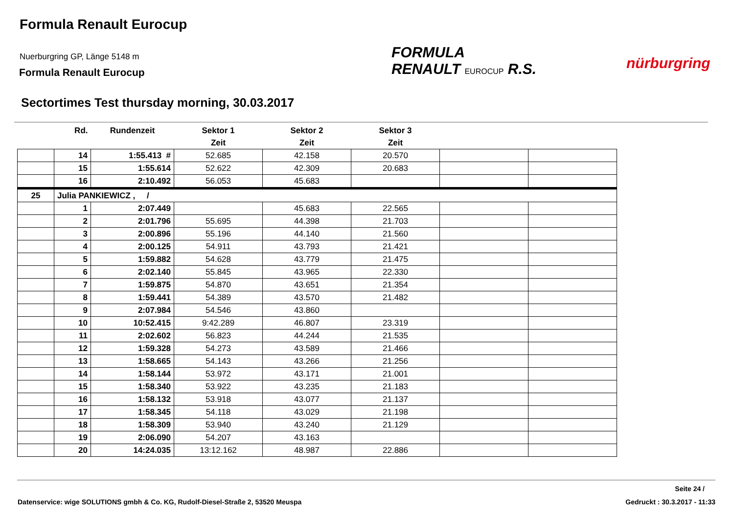Formula Renault Eurocup
Nuerburgring GP, Länge 5148 m
Formula Renault Eurocup
FORMULA
RENAULT EUROCUP R.S.
nürburgring
Sectortimes Test thursday morning, 30.03.2017
| | Rd. | Rundenzeit | Sektor 1 | Sektor 2 | Sektor 3 | | |
| --- | --- | --- | --- | --- | --- | --- | --- |
| | | | Zeit | Zeit | Zeit | | |
| | 14 | 1:55.413 # | 52.685 | 42.158 | 20.570 | | |
| | 15 | 1:55.614 | 52.622 | 42.309 | 20.683 | | |
| | 16 | 2:10.492 | 56.053 | 45.683 | | | |
| 25 | Julia PANKIEWICZ , / | | | | | | |
| | 1 | 2:07.449 | | 45.683 | 22.565 | | |
| | 2 | 2:01.796 | 55.695 | 44.398 | 21.703 | | |
| | 3 | 2:00.896 | 55.196 | 44.140 | 21.560 | | |
| | 4 | 2:00.125 | 54.911 | 43.793 | 21.421 | | |
| | 5 | 1:59.882 | 54.628 | 43.779 | 21.475 | | |
| | 6 | 2:02.140 | 55.845 | 43.965 | 22.330 | | |
| | 7 | 1:59.875 | 54.870 | 43.651 | 21.354 | | |
| | 8 | 1:59.441 | 54.389 | 43.570 | 21.482 | | |
| | 9 | 2:07.984 | 54.546 | 43.860 | | | |
| | 10 | 10:52.415 | 9:42.289 | 46.807 | 23.319 | | |
| | 11 | 2:02.602 | 56.823 | 44.244 | 21.535 | | |
| | 12 | 1:59.328 | 54.273 | 43.589 | 21.466 | | |
| | 13 | 1:58.665 | 54.143 | 43.266 | 21.256 | | |
| | 14 | 1:58.144 | 53.972 | 43.171 | 21.001 | | |
| | 15 | 1:58.340 | 53.922 | 43.235 | 21.183 | | |
| | 16 | 1:58.132 | 53.918 | 43.077 | 21.137 | | |
| | 17 | 1:58.345 | 54.118 | 43.029 | 21.198 | | |
| | 18 | 1:58.309 | 53.940 | 43.240 | 21.129 | | |
| | 19 | 2:06.090 | 54.207 | 43.163 | | | |
| | 20 | 14:24.035 | 13:12.162 | 48.987 | 22.886 | | |
Seite 24 /
Datenservice: wige SOLUTIONS gmbh & Co. KG, Rudolf-Diesel-Straße 2, 53520 Meuspa
Gedruckt : 30.3.2017 - 11:33